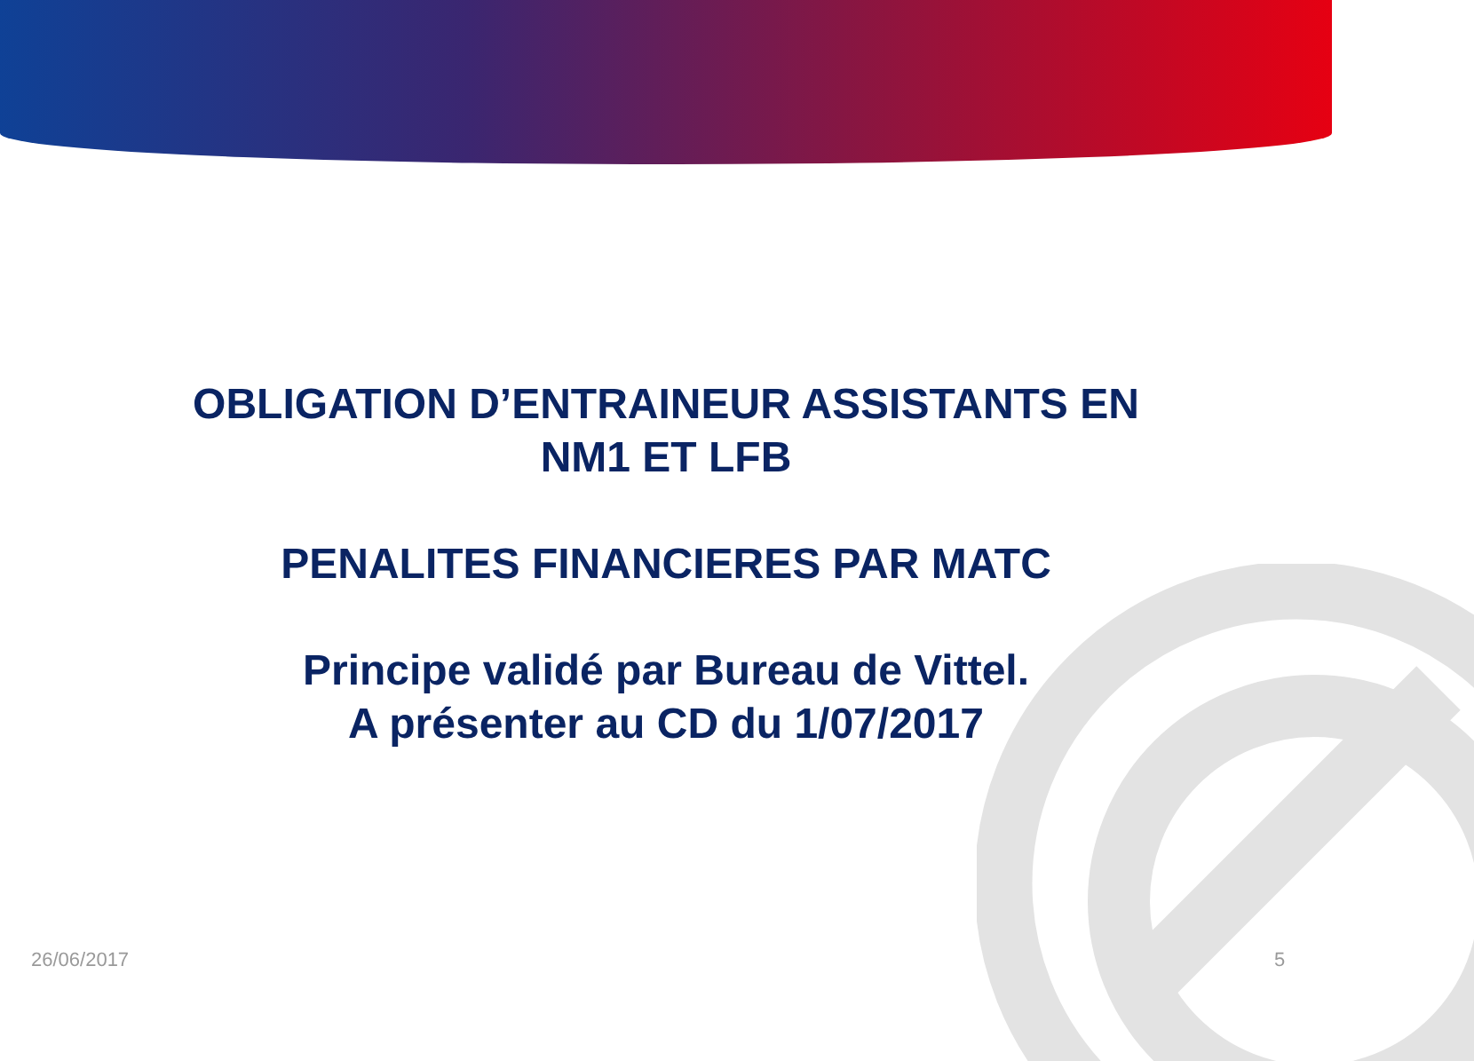OBLIGATION D’ENTRAINEUR ASSISTANTS EN
NM1 ET LFB
PENALITES FINANCIERES PAR MATC
Principe validé par Bureau de Vittel.
A présenter au CD du 1/07/2017
26/06/2017 5